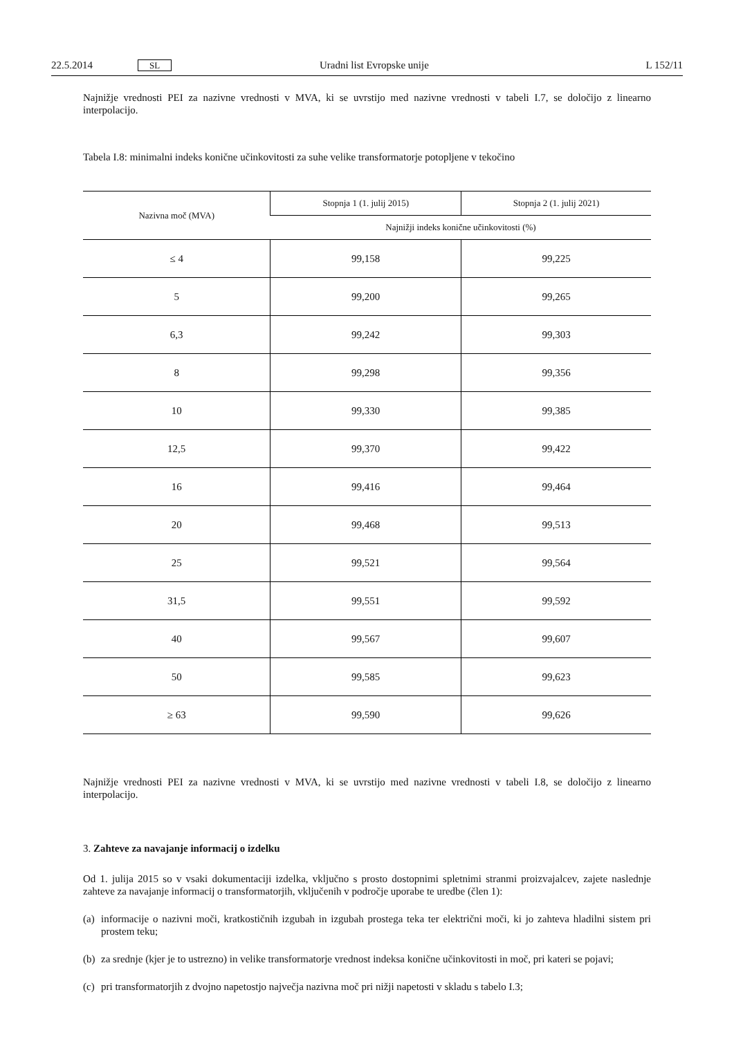22.5.2014 SL Uradni list Evropske unije L 152/11
Najnižje vrednosti PEI za nazivne vrednosti v MVA, ki se uvrstijo med nazivne vrednosti v tabeli I.7, se določijo z linearno interpolacijo.
Tabela I.8: minimalni indeks konične učinkovitosti za suhe velike transformatorje potopljene v tekočino
| Nazivna moč (MVA) | Stopnja 1 (1. julij 2015) | Stopnja 2 (1. julij 2021) |
| --- | --- | --- |
| | Najnižji indeks konične učinkovitosti (%) | |
| ≤ 4 | 99,158 | 99,225 |
| 5 | 99,200 | 99,265 |
| 6,3 | 99,242 | 99,303 |
| 8 | 99,298 | 99,356 |
| 10 | 99,330 | 99,385 |
| 12,5 | 99,370 | 99,422 |
| 16 | 99,416 | 99,464 |
| 20 | 99,468 | 99,513 |
| 25 | 99,521 | 99,564 |
| 31,5 | 99,551 | 99,592 |
| 40 | 99,567 | 99,607 |
| 50 | 99,585 | 99,623 |
| ≥ 63 | 99,590 | 99,626 |
Najnižje vrednosti PEI za nazivne vrednosti v MVA, ki se uvrstijo med nazivne vrednosti v tabeli I.8, se določijo z linearno interpolacijo.
3. Zahteve za navajanje informacij o izdelku
Od 1. julija 2015 so v vsaki dokumentaciji izdelka, vključno s prosto dostopnimi spletnimi stranmi proizvajalcev, zajete naslednje zahteve za navajanje informacij o transformatorjih, vključenih v področje uporabe te uredbe (člen 1):
(a)
informacije o nazivni moči, kratkostičnih izgubah in izgubah prostega teka ter električni moči, ki jo zahteva hladilni sistem pri prostem teku;
(b)
za srednje (kjer je to ustrezno) in velike transformatorje vrednost indeksa konične učinkovitosti in moč, pri kateri se pojavi;
(c)
pri transformatorjih z dvojno napetostjo največja nazivna moč pri nižji napetosti v skladu s tabelo I.3;